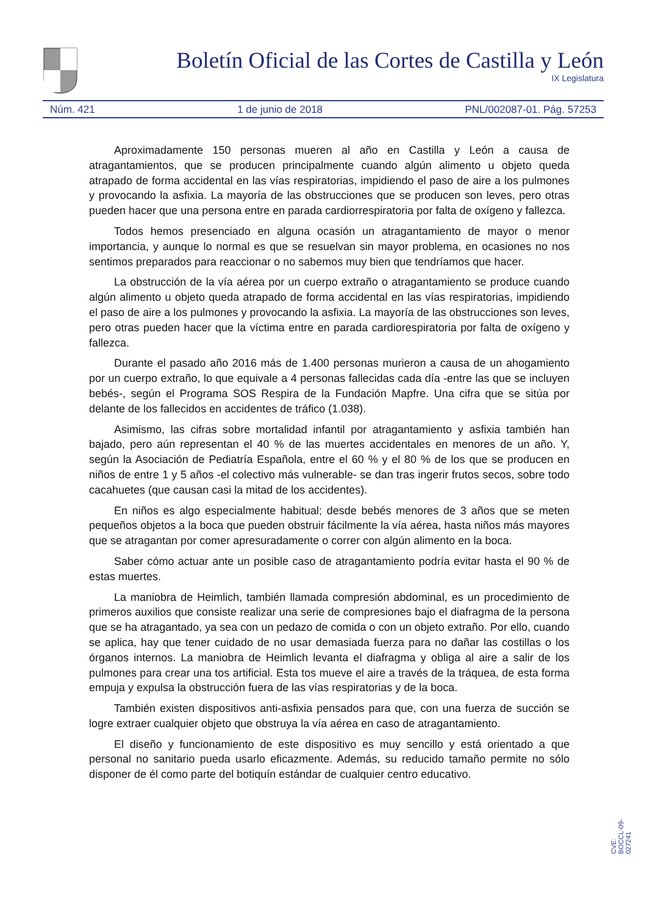Boletín Oficial de las Cortes de Castilla y León
IX Legislatura
Núm. 421 1 de junio de 2018 PNL/002087-01. Pág. 57253
Aproximadamente 150 personas mueren al año en Castilla y León a causa de atragantamientos, que se producen principalmente cuando algún alimento u objeto queda atrapado de forma accidental en las vías respiratorias, impidiendo el paso de aire a los pulmones y provocando la asfixia. La mayoría de las obstrucciones que se producen son leves, pero otras pueden hacer que una persona entre en parada cardiorrespiratoria por falta de oxígeno y fallezca.
Todos hemos presenciado en alguna ocasión un atragantamiento de mayor o menor importancia, y aunque lo normal es que se resuelvan sin mayor problema, en ocasiones no nos sentimos preparados para reaccionar o no sabemos muy bien que tendríamos que hacer.
La obstrucción de la vía aérea por un cuerpo extraño o atragantamiento se produce cuando algún alimento u objeto queda atrapado de forma accidental en las vías respiratorias, impidiendo el paso de aire a los pulmones y provocando la asfixia. La mayoría de las obstrucciones son leves, pero otras pueden hacer que la víctima entre en parada cardiorespiratoria por falta de oxígeno y fallezca.
Durante el pasado año 2016 más de 1.400 personas murieron a causa de un ahogamiento por un cuerpo extraño, lo que equivale a 4 personas fallecidas cada día -entre las que se incluyen bebés-, según el Programa SOS Respira de la Fundación Mapfre. Una cifra que se sitúa por delante de los fallecidos en accidentes de tráfico (1.038).
Asimismo, las cifras sobre mortalidad infantil por atragantamiento y asfixia también han bajado, pero aún representan el 40 % de las muertes accidentales en menores de un año. Y, según la Asociación de Pediatría Española, entre el 60 % y el 80 % de los que se producen en niños de entre 1 y 5 años -el colectivo más vulnerable- se dan tras ingerir frutos secos, sobre todo cacahuetes (que causan casi la mitad de los accidentes).
En niños es algo especialmente habitual; desde bebés menores de 3 años que se meten pequeños objetos a la boca que pueden obstruir fácilmente la vía aérea, hasta niños más mayores que se atragantan por comer apresuradamente o correr con algún alimento en la boca.
Saber cómo actuar ante un posible caso de atragantamiento podría evitar hasta el 90 % de estas muertes.
La maniobra de Heimlich, también llamada compresión abdominal, es un procedimiento de primeros auxilios que consiste realizar una serie de compresiones bajo el diafragma de la persona que se ha atragantado, ya sea con un pedazo de comida o con un objeto extraño. Por ello, cuando se aplica, hay que tener cuidado de no usar demasiada fuerza para no dañar las costillas o los órganos internos. La maniobra de Heimlich levanta el diafragma y obliga al aire a salir de los pulmones para crear una tos artificial. Esta tos mueve el aire a través de la tráquea, de esta forma empuja y expulsa la obstrucción fuera de las vías respiratorias y de la boca.
También existen dispositivos anti-asfixia pensados para que, con una fuerza de succión se logre extraer cualquier objeto que obstruya la vía aérea en caso de atragantamiento.
El diseño y funcionamiento de este dispositivo es muy sencillo y está orientado a que personal no sanitario pueda usarlo eficazmente. Además, su reducido tamaño permite no sólo disponer de él como parte del botiquín estándar de cualquier centro educativo.
CVE: BOCCL-09-027241